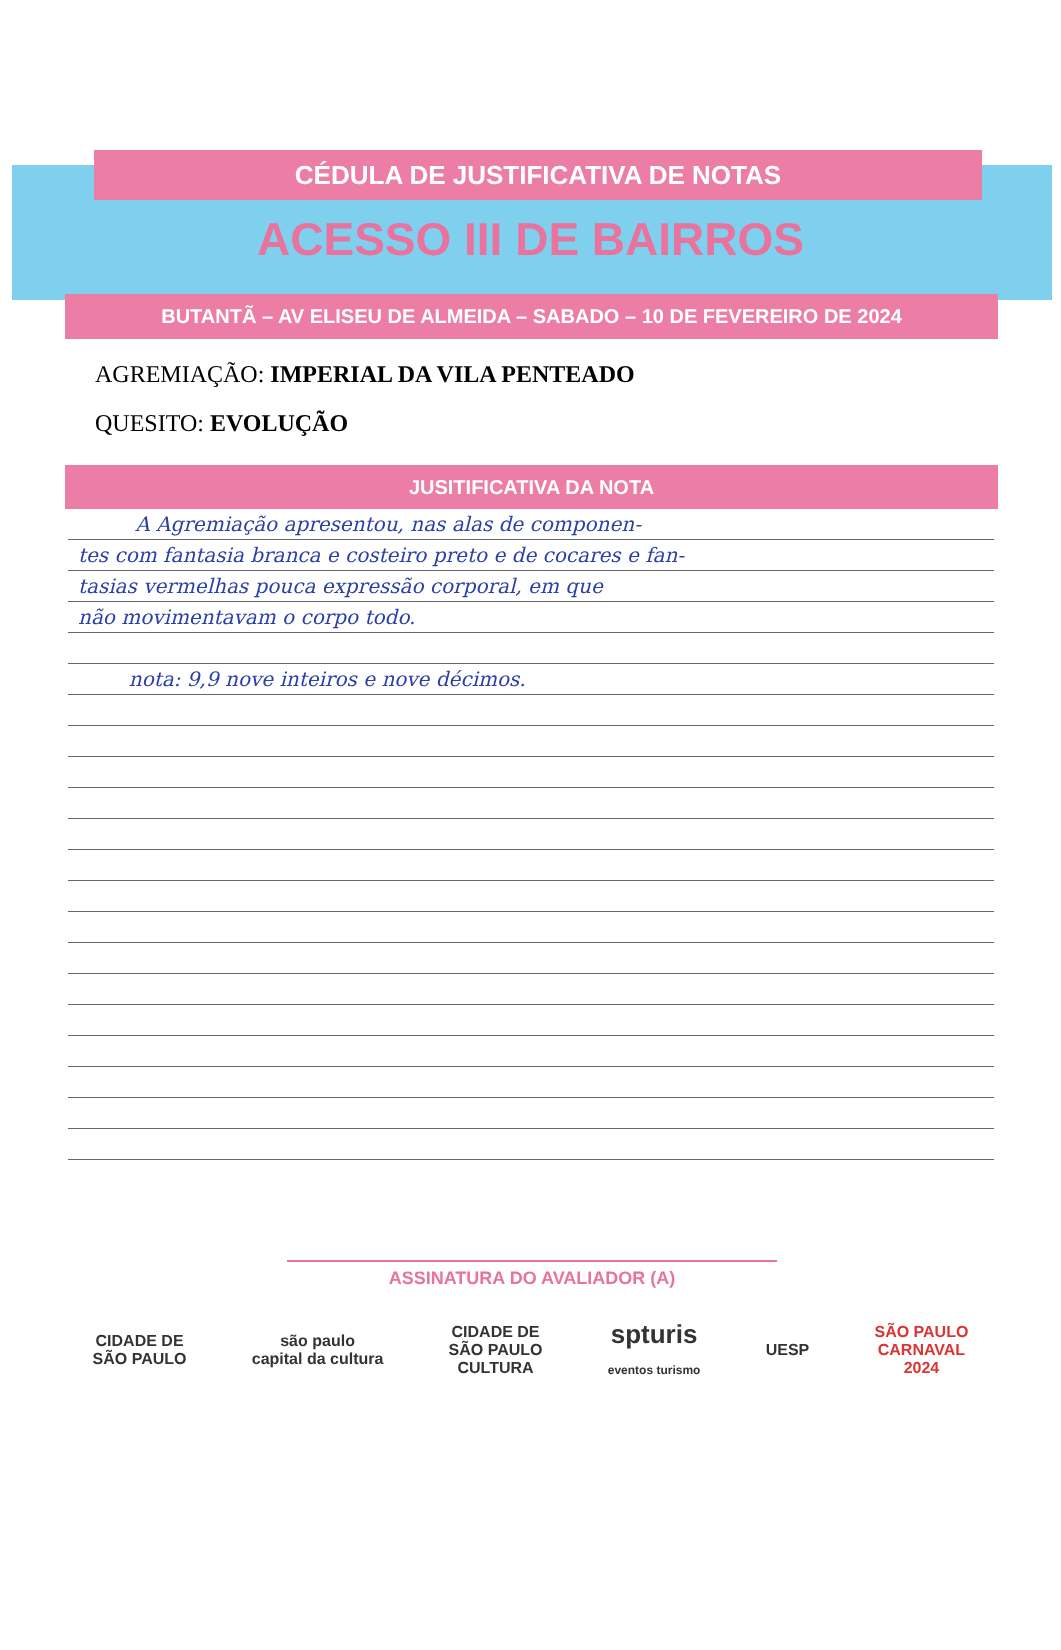CÉDULA DE JUSTIFICATIVA DE NOTAS
ACESSO III DE BAIRROS
BUTANTÃ – AV ELISEU DE ALMEIDA – SABADO – 10 DE FEVEREIRO DE 2024
AGREMIAÇÃO: IMPERIAL DA VILA PENTEADO
QUESITO: EVOLUÇÃO
JUSITIFICATIVA DA NOTA
A Agremiação apresentou, nas alas de componen-
tes com fantasia branca e costeiro preto e de cocares e fan-
tasias vermelhas pouca expressão corporal, em que
não movimentavam o corpo todo.
nota: 9,9 nove inteiros e nove décimos.
ASSINATURA DO AVALIADOR (A)
CIDADE DE
SÃO PAULO
são paulo
capital da cultura
CIDADE DE
SÃO PAULO
CULTURA
spturis
eventos turismo
UESP
SÃO PAULO
CARNAVAL
2024